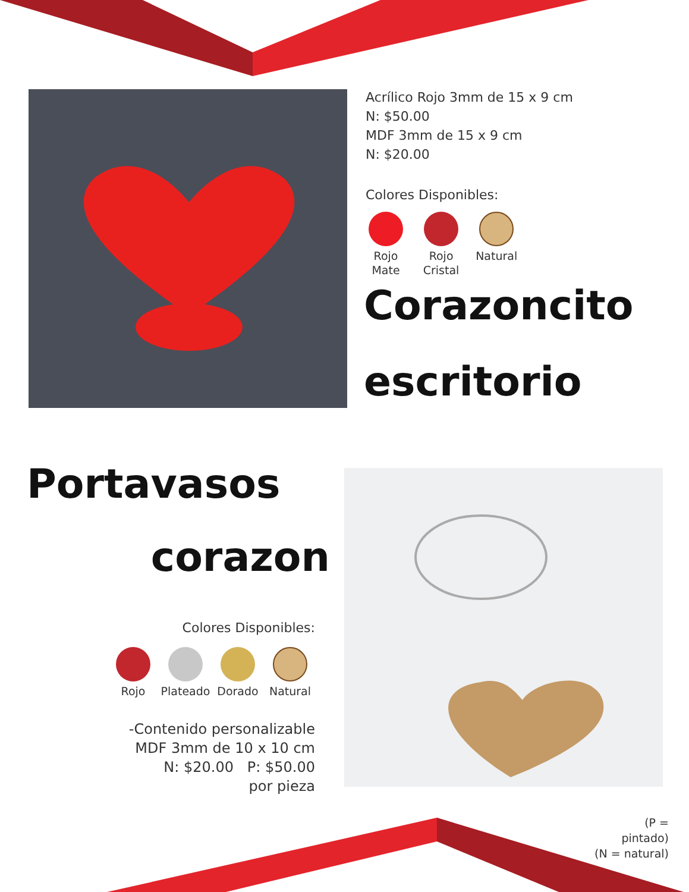Acrílico Rojo 3mm de 15 x 9 cm
N: $50.00
MDF 3mm de 15 x 9 cm
N: $20.00
Colores Disponibles:
Rojo
Mate
Rojo
Cristal
Natural
Corazoncito
escritorio
Portavasos
corazon
Colores Disponibles:
Rojo
Plateado
Dorado Natural
-Contenido personalizable
MDF 3mm de 10 x 10 cm
N: $20.00 P: $50.00
por pieza
(P = pintado)
(N = natural)